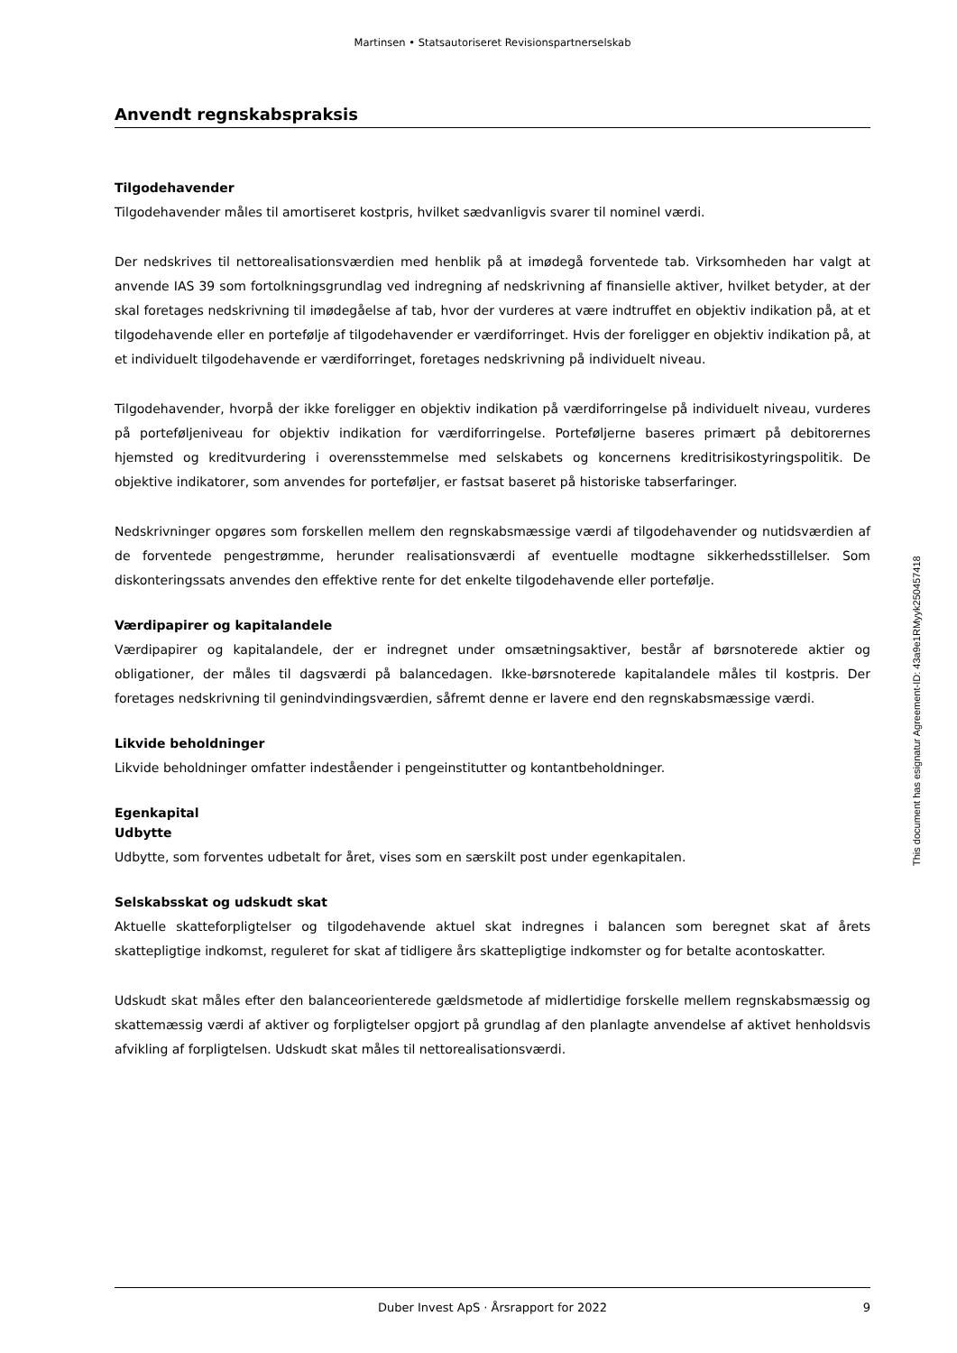Martinsen • Statsautoriseret Revisionspartnerselskab
Anvendt regnskabspraksis
Tilgodehavender
Tilgodehavender måles til amortiseret kostpris, hvilket sædvanligvis svarer til nominel værdi.
Der nedskrives til nettorealisationsværdien med henblik på at imødegå forventede tab. Virksomheden har valgt at anvende IAS 39 som fortolkningsgrundlag ved indregning af nedskrivning af finansielle aktiver, hvilket betyder, at der skal foretages nedskrivning til imødegåelse af tab, hvor der vurderes at være indtruffet en objektiv indikation på, at et tilgodehavende eller en portefølje af tilgodehavender er værdiforringet. Hvis der foreligger en objektiv indikation på, at et individuelt tilgodehavende er værdiforringet, foretages nedskrivning på individuelt niveau.
Tilgodehavender, hvorpå der ikke foreligger en objektiv indikation på værdiforringelse på individuelt niveau, vurderes på porteføljeniveau for objektiv indikation for værdiforringelse. Porteføljerne baseres primært på debitorernes hjemsted og kreditvurdering i overensstemmelse med selskabets og koncernens kreditrisikostyringspolitik. De objektive indikatorer, som anvendes for porteføljer, er fastsat baseret på historiske tabserfaringer.
Nedskrivninger opgøres som forskellen mellem den regnskabsmæssige værdi af tilgodehavender og nutidsværdien af de forventede pengestrømme, herunder realisationsværdi af eventuelle modtagne sikkerhedsstillelser. Som diskonteringssats anvendes den effektive rente for det enkelte tilgodehavende eller portefølje.
Værdipapirer og kapitalandele
Værdipapirer og kapitalandele, der er indregnet under omsætningsaktiver, består af børsnoterede aktier og obligationer, der måles til dagsværdi på balancedagen. Ikke-børsnoterede kapitalandele måles til kostpris. Der foretages nedskrivning til genindvindingsværdien, såfremt denne er lavere end den regnskabsmæssige værdi.
Likvide beholdninger
Likvide beholdninger omfatter indeståender i pengeinstitutter og kontantbeholdninger.
Egenkapital
Udbytte
Udbytte, som forventes udbetalt for året, vises som en særskilt post under egenkapitalen.
Selskabsskat og udskudt skat
Aktuelle skatteforpligtelser og tilgodehavende aktuel skat indregnes i balancen som beregnet skat af årets skattepligtige indkomst, reguleret for skat af tidligere års skattepligtige indkomster og for betalte acontoskatter.
Udskudt skat måles efter den balanceorienterede gældsmetode af midlertidige forskelle mellem regnskabsmæssig og skattemæssig værdi af aktiver og forpligtelser opgjort på grundlag af den planlagte anvendelse af aktivet henholdsvis afvikling af forpligtelsen. Udskudt skat måles til nettorealisationsværdi.
Duber Invest ApS · Årsrapport for 2022 9
This document has esignatur Agreement-ID: 43a9e1RMyyk250457418